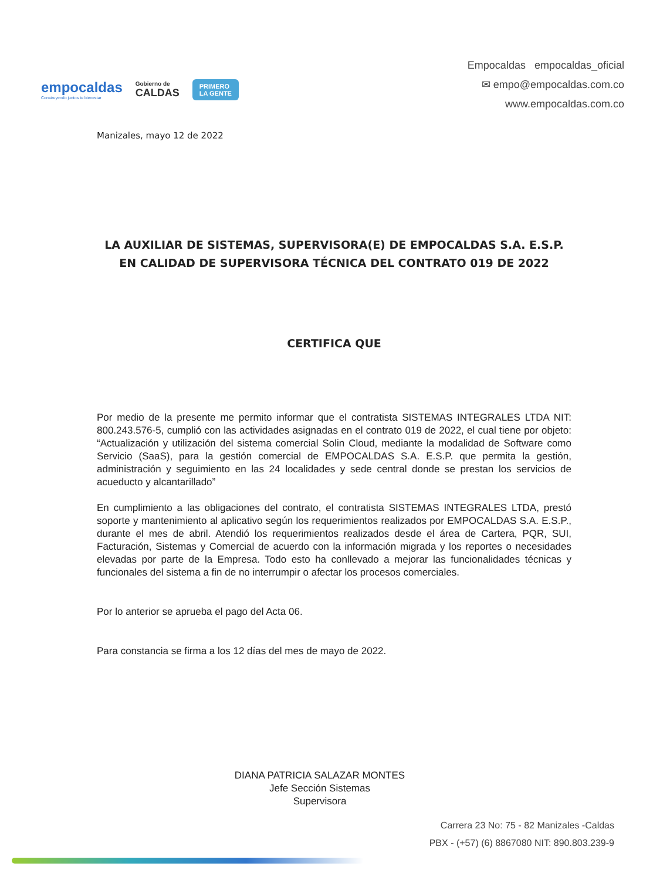empocaldas
Construyendo juntos tu bienestar
Gobierno de
CALDAS
PRIMERO
LA GENTE
Empocaldas empocaldas_oficial
✉ empo@empocaldas.com.co
www.empocaldas.com.co
Manizales, mayo 12 de 2022
LA AUXILIAR DE SISTEMAS, SUPERVISORA(E) DE EMPOCALDAS S.A. E.S.P. EN CALIDAD DE SUPERVISORA TÉCNICA DEL CONTRATO 019 DE 2022
CERTIFICA QUE
Por medio de la presente me permito informar que el contratista SISTEMAS INTEGRALES LTDA NIT: 800.243.576-5, cumplió con las actividades asignadas en el contrato 019 de 2022, el cual tiene por objeto: “Actualización y utilización del sistema comercial Solin Cloud, mediante la modalidad de Software como Servicio (SaaS), para la gestión comercial de EMPOCALDAS S.A. E.S.P. que permita la gestión, administración y seguimiento en las 24 localidades y sede central donde se prestan los servicios de acueducto y alcantarillado”
En cumplimiento a las obligaciones del contrato, el contratista SISTEMAS INTEGRALES LTDA, prestó soporte y mantenimiento al aplicativo según los requerimientos realizados por EMPOCALDAS S.A. E.S.P., durante el mes de abril. Atendió los requerimientos realizados desde el área de Cartera, PQR, SUI, Facturación, Sistemas y Comercial de acuerdo con la información migrada y los reportes o necesidades elevadas por parte de la Empresa. Todo esto ha conllevado a mejorar las funcionalidades técnicas y funcionales del sistema a fin de no interrumpir o afectar los procesos comerciales.
Por lo anterior se aprueba el pago del Acta 06.
Para constancia se firma a los 12 días del mes de mayo de 2022.
DIANA PATRICIA SALAZAR MONTES
Jefe Sección Sistemas
Supervisora
Carrera 23 No: 75 - 82 Manizales -Caldas
PBX - (+57) (6) 8867080 NIT: 890.803.239-9